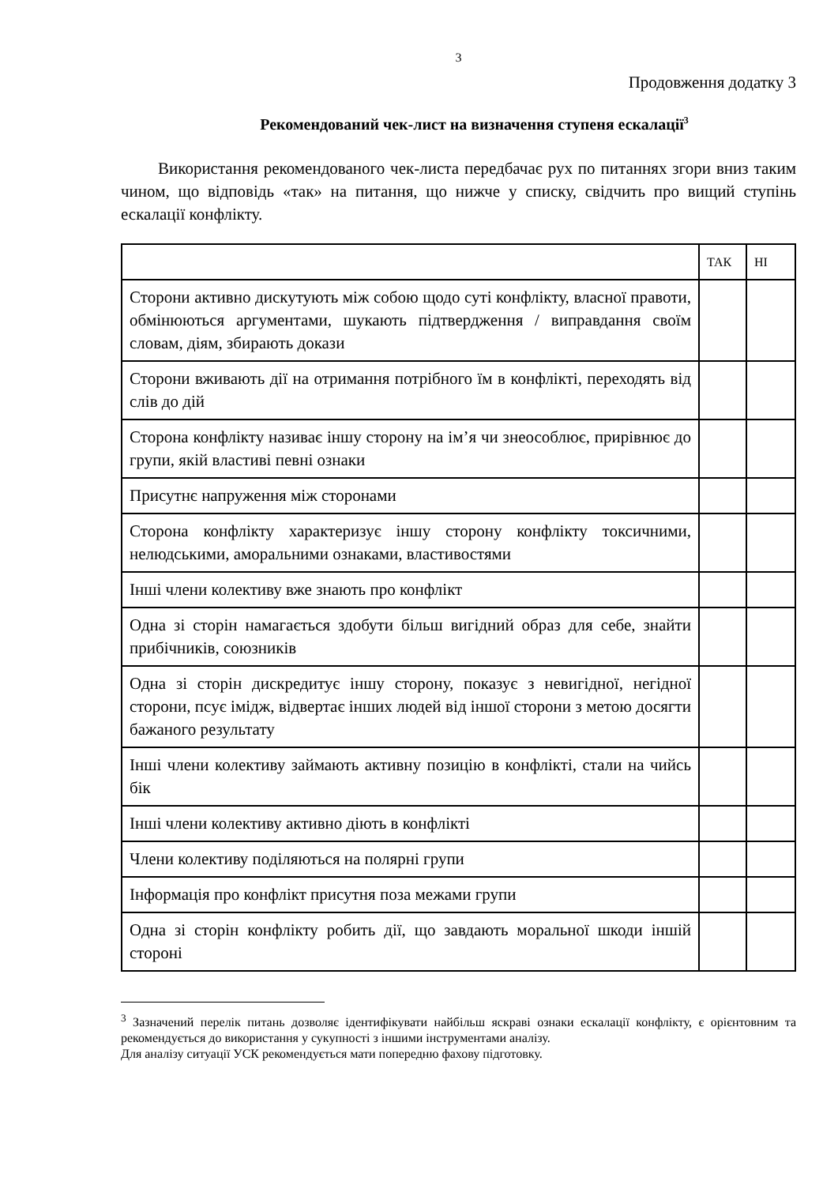3
Продовження додатку 3
Рекомендований чек-лист на визначення ступеня ескалації<sup>3</sup>
Використання рекомендованого чек-листа передбачає рух по питаннях згори вниз таким чином, що відповідь «так» на питання, що нижче у списку, свідчить про вищий ступінь ескалації конфлікту.
| | ТАК | НІ |
| --- | --- | --- |
| Сторони активно дискутують між собою щодо суті конфлікту, власної правоти, обмінюються аргументами, шукають підтвердження / виправдання своїм словам, діям, збирають докази | | |
| Сторони вживають дії на отримання потрібного їм в конфлікті, переходять від слів до дій | | |
| Сторона конфлікту називає іншу сторону на ім’я чи знеособлює, прирівнює до групи, якій властиві певні ознаки | | |
| Присутнє напруження між сторонами | | |
| Сторона конфлікту характеризує іншу сторону конфлікту токсичними, нелюдськими, аморальними ознаками, властивостями | | |
| Інші члени колективу вже знають про конфлікт | | |
| Одна зі сторін намагається здобути більш вигідний образ для себе, знайти прибічників, союзників | | |
| Одна зі сторін дискредитує іншу сторону, показує з невигідної, негідної сторони, псує імідж, відвертає інших людей від іншої сторони з метою досягти бажаного результату | | |
| Інші члени колективу займають активну позицію в конфлікті, стали на чийсь бік | | |
| Інші члени колективу активно діють в конфлікті | | |
| Члени колективу поділяються на полярні групи | | |
| Інформація про конфлікт присутня поза межами групи | | |
| Одна зі сторін конфлікту робить дії, що завдають моральної шкоди іншій стороні | | |
<sup>3</sup> Зазначений перелік питань дозволяє ідентифікувати найбільш яскраві ознаки ескалації конфлікту, є орієнтовним та рекомендується до використання у сукупності з іншими інструментами аналізу.
Для аналізу ситуації УСК рекомендується мати попередню фахову підготовку.